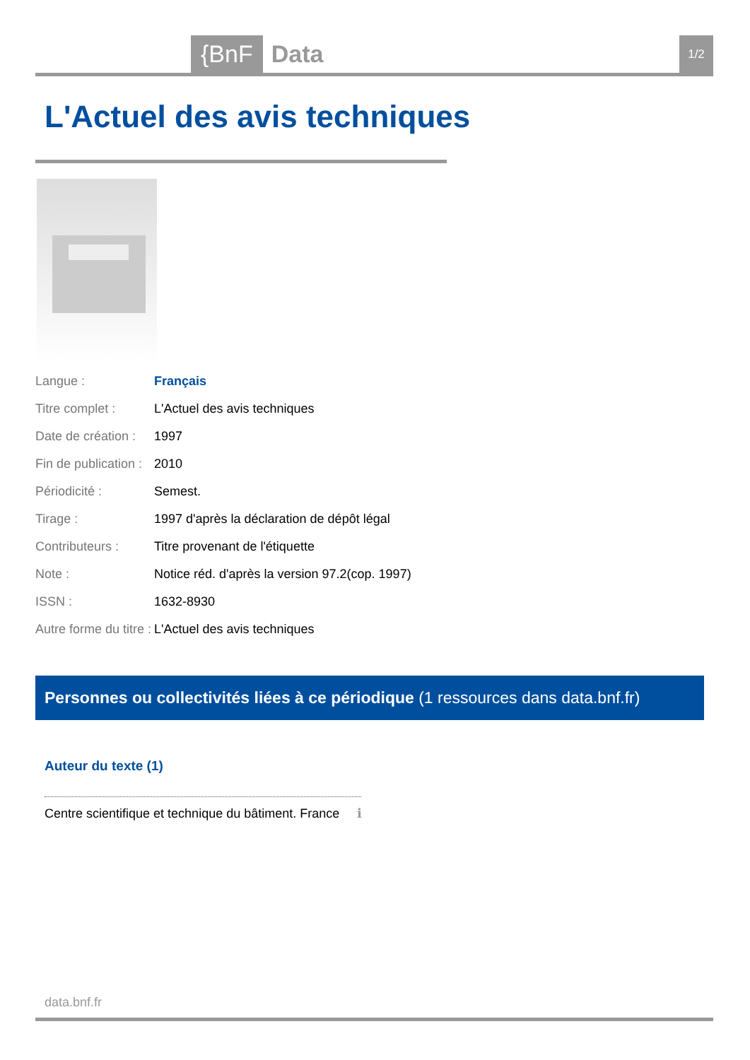{BnF Data 1/2
L'Actuel des avis techniques
| Langue : | Français |
| Titre complet : | L'Actuel des avis techniques |
| Date de création : | 1997 |
| Fin de publication : | 2010 |
| Périodicité : | Semest. |
| Tirage : | 1997 d'après la déclaration de dépôt légal |
| Contributeurs : | Titre provenant de l'étiquette |
| Note : | Notice réd. d'après la version 97.2(cop. 1997) |
| ISSN : | 1632-8930 |
| Autre forme du titre : | L'Actuel des avis techniques |
Personnes ou collectivités liées à ce périodique (1 ressources dans data.bnf.fr)
Auteur du texte (1)
Centre scientifique et technique du bâtiment. France ℹ
data.bnf.fr